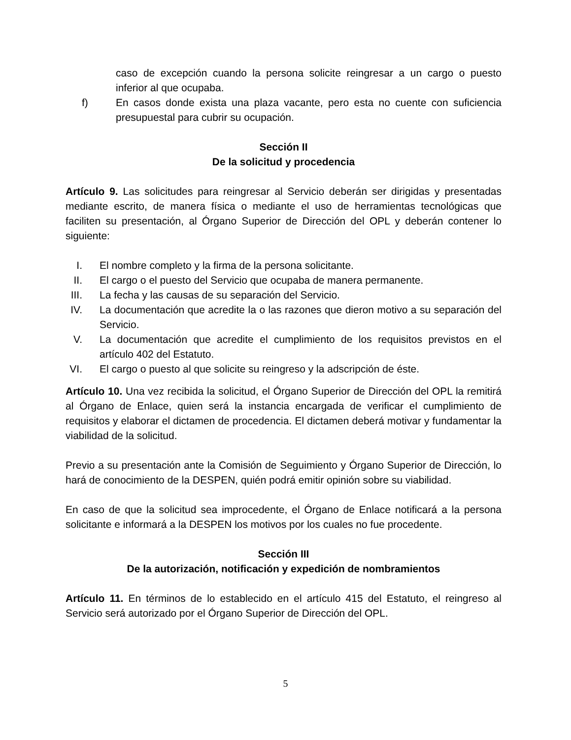caso de excepción cuando la persona solicite reingresar a un cargo o puesto inferior al que ocupaba.
f) En casos donde exista una plaza vacante, pero esta no cuente con suficiencia presupuestal para cubrir su ocupación.
Sección II
De la solicitud y procedencia
Artículo 9. Las solicitudes para reingresar al Servicio deberán ser dirigidas y presentadas mediante escrito, de manera física o mediante el uso de herramientas tecnológicas que faciliten su presentación, al Órgano Superior de Dirección del OPL y deberán contener lo siguiente:
I. El nombre completo y la firma de la persona solicitante.
II.
El cargo o el puesto del Servicio que ocupaba de manera permanente.
III.
La fecha y las causas de su separación del Servicio.
IV.
La documentación que acredite la o las razones que dieron motivo a su separación del Servicio.
V. La documentación que acredite el cumplimiento de los requisitos previstos en el artículo 402 del Estatuto.
VI.
El cargo o puesto al que solicite su reingreso y la adscripción de éste.
Artículo 10. Una vez recibida la solicitud, el Órgano Superior de Dirección del OPL la remitirá al Órgano de Enlace, quien será la instancia encargada de verificar el cumplimiento de requisitos y elaborar el dictamen de procedencia. El dictamen deberá motivar y fundamentar la viabilidad de la solicitud.
Previo a su presentación ante la Comisión de Seguimiento y Órgano Superior de Dirección, lo hará de conocimiento de la DESPEN, quién podrá emitir opinión sobre su viabilidad.
En caso de que la solicitud sea improcedente, el Órgano de Enlace notificará a la persona solicitante e informará a la DESPEN los motivos por los cuales no fue procedente.
Sección III
De la autorización, notificación y expedición de nombramientos
Artículo 11. En términos de lo establecido en el artículo 415 del Estatuto, el reingreso al Servicio será autorizado por el Órgano Superior de Dirección del OPL.
5